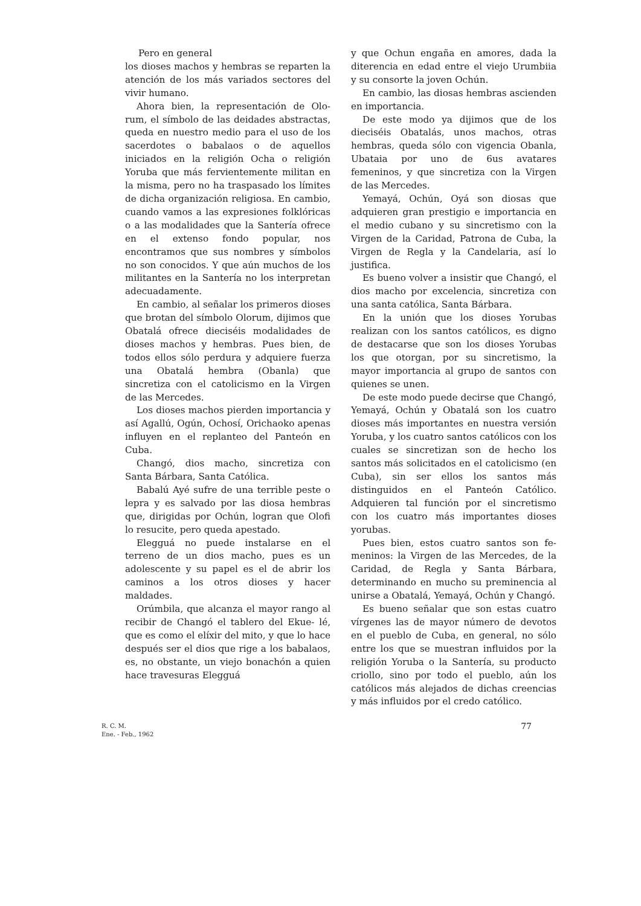Pero en general
los dioses machos y hembras se reparten la atención de los más variados sectores del vivir humano.
Ahora bien, la representación de Olo- rum, el símbolo de las deidades abstractas, queda en nuestro medio para el uso de los sacerdotes o babalaos o de aquellos iniciados en la religión Ocha o religión Yoruba que más fervientemente militan en la misma, pero no ha traspasado los límites de dicha organización religiosa. En cambio, cuando vamos a las expresiones folklóricas o a las modalidades que la Santería ofrece en el extenso fondo popular, nos encontramos que sus nombres y símbolos no son conocidos. Y que aún muchos de los militantes en la Santería no los interpretan adecuadamente.
En cambio, al señalar los primeros dioses que brotan del símbolo Olorum, dijimos que Obatalá ofrece dieciséis modalidades de dioses machos y hembras. Pues bien, de todos ellos sólo perdura y adquiere fuerza una Obatalá hembra (Obanla) que sincretiza con el catolicismo en la Virgen de las Mercedes.
Los dioses machos pierden importancia y así Agallú, Ogún, Ochosí, Orichaoko apenas influyen en el replanteo del Panteón en Cuba.
Changó, dios macho, sincretiza con Santa Bárbara, Santa Católica.
Babalú Ayé sufre de una terrible peste o lepra y es salvado por las diosa hembras que, dirigidas por Ochún, logran que Olofi lo resucite, pero queda apestado.
Elegguá no puede instalarse en el terreno de un dios macho, pues es un adolescente y su papel es el de abrir los caminos a los otros dioses y hacer maldades.
Orúmbila, que alcanza el mayor rango al recibir de Changó el tablero del Ekue- lé, que es como el elíxir del mito, y que lo hace después ser el dios que rige a los babalaos, es, no obstante, un viejo bonachón a quien hace travesuras Elegguá
y que Ochun engaña en amores, dada la diterencia en edad entre el viejo Urumbiia y su consorte la joven Ochún.
En cambio, las diosas hembras ascienden en importancia.
De este modo ya dijimos que de los dieciséis Obatalás, unos machos, otras hembras, queda sólo con vigencia Obanla, Ubataia por uno de 6us avatares femeninos, y que sincretiza con la Virgen de las Mercedes.
Yemayá, Ochún, Oyá son diosas que adquieren gran prestigio e importancia en el medio cubano y su sincretismo con la Virgen de la Caridad, Patrona de Cuba, la Virgen de Regla y la Candelaria, así lo justifica.
Es bueno volver a insistir que Changó, el dios macho por excelencia, sincretiza con una santa católica, Santa Bárbara.
En la unión que los dioses Yorubas realizan con los santos católicos, es digno de destacarse que son los dioses Yorubas los que otorgan, por su sincretismo, la mayor importancia al grupo de santos con quienes se unen.
De este modo puede decirse que Changó, Yemayá, Ochún y Obatalá son los cuatro dioses más importantes en nuestra versión Yoruba, y los cuatro santos católicos con los cuales se sincretizan son de hecho los santos más solicitados en el catolicismo (en Cuba), sin ser ellos los santos más distinguidos en el Panteón Católico. Adquieren tal función por el sincretismo con los cuatro más importantes dioses yorubas.
Pues bien, estos cuatro santos son fe- meninos: la Virgen de las Mercedes, de la Caridad, de Regla y Santa Bárbara, determinando en mucho su preminencia al unirse a Obatalá, Yemayá, Ochún y Changó.
Es bueno señalar que son estas cuatro vírgenes las de mayor número de devotos en el pueblo de Cuba, en general, no sólo entre los que se muestran influidos por la religión Yoruba o la Santería, su producto criollo, sino por todo el pueblo, aún los católicos más alejados de dichas creencias y más influidos por el credo católico.
R. C. M.
Ene. - Feb., 1962
77